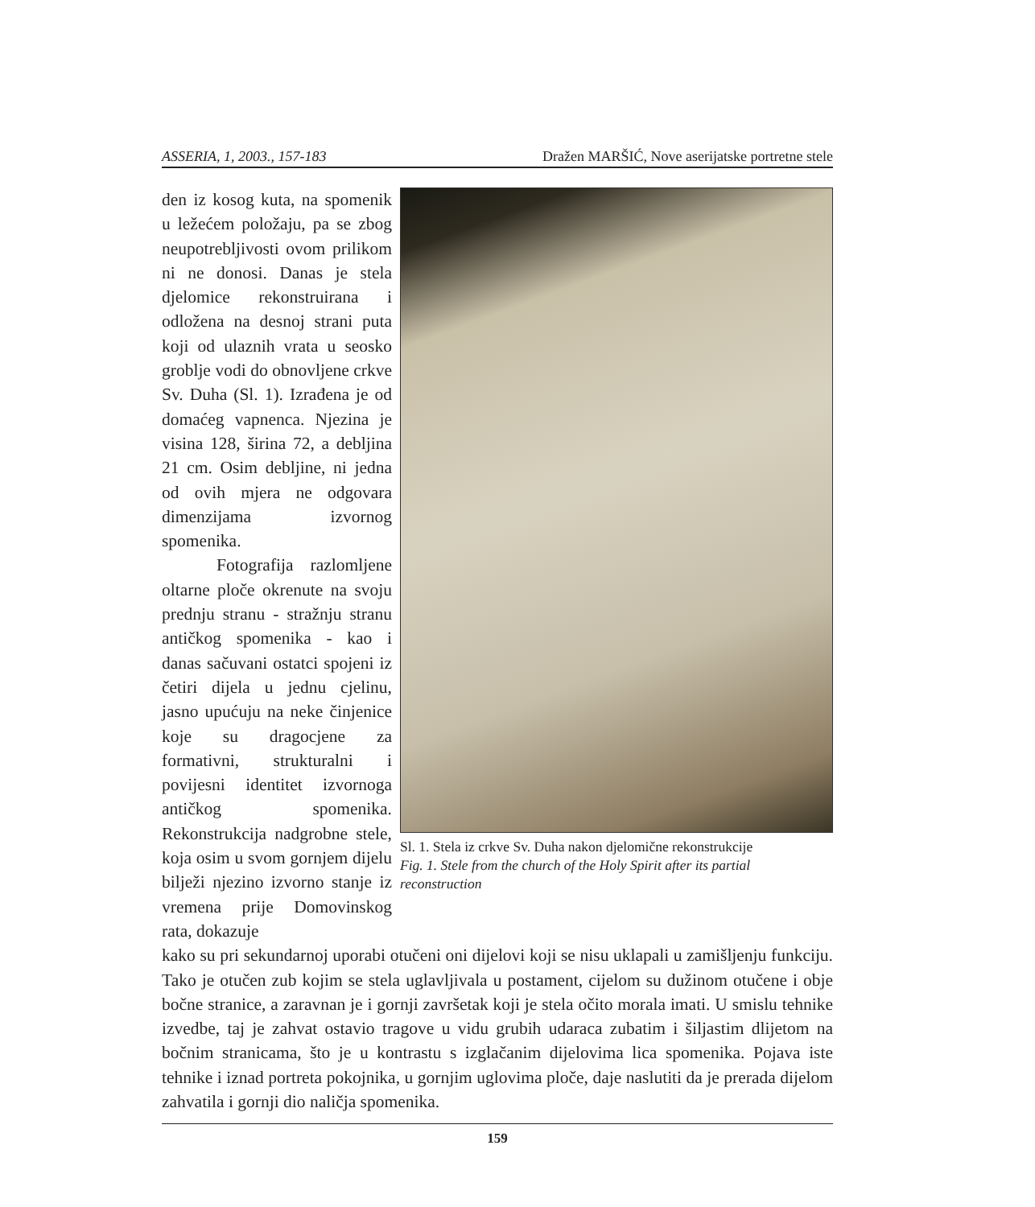ASSERIA, 1, 2003., 157-183 Dražen MARŠIĆ, Nove aserijatske portretne stele
den iz kosog kuta, na spomenik u ležećem položaju, pa se zbog neupotrebljivosti ovom prilikom ni ne donosi. Danas je stela djelomice rekonstruirana i odložena na desnoj strani puta koji od ulaznih vrata u seosko groblje vodi do obnovljene crkve Sv. Duha (Sl. 1). Izrađena je od domaćeg vapnenca. Njezina je visina 128, širina 72, a debljina 21 cm. Osim debljine, ni jedna od ovih mjera ne odgovara dimenzijama izvornog spomenika.
Fotografija razlomljene oltarne ploče okrenute na svoju prednju stranu - stražnju stranu antičkog spomenika - kao i danas sačuvani ostatci spojeni iz četiri dijela u jednu cjelinu, jasno upućuju na neke činjenice koje su dragocjene za formativni, strukturalni i povijesni identitet izvornoga antičkog spomenika. Rekonstrukcija nadgrobne stele, koja osim u svom gornjem dijelu bilježi njezino izvorno stanje iz vremena prije Domovinskog rata, dokazuje
Sl. 1. Stela iz crkve Sv. Duha nakon djelomične rekonstrukcije
Fig. 1. Stele from the church of the Holy Spirit after its partial reconstruction
kako su pri sekundarnoj uporabi otučeni oni dijelovi koji se nisu uklapali u zamišljenju funkciju. Tako je otučen zub kojim se stela uglavljivala u postament, cijelom su dužinom otučene i obje bočne stranice, a zaravnan je i gornji završetak koji je stela očito morala imati. U smislu tehnike izvedbe, taj je zahvat ostavio tragove u vidu grubih udaraca zubatim i šiljastim dlijetom na bočnim stranicama, što je u kontrastu s izglačanim dijelovima lica spomenika. Pojava iste tehnike i iznad portreta pokojnika, u gornjim uglovima ploče, daje naslutiti da je prerada dijelom zahvatila i gornji dio naličja spomenika.
159